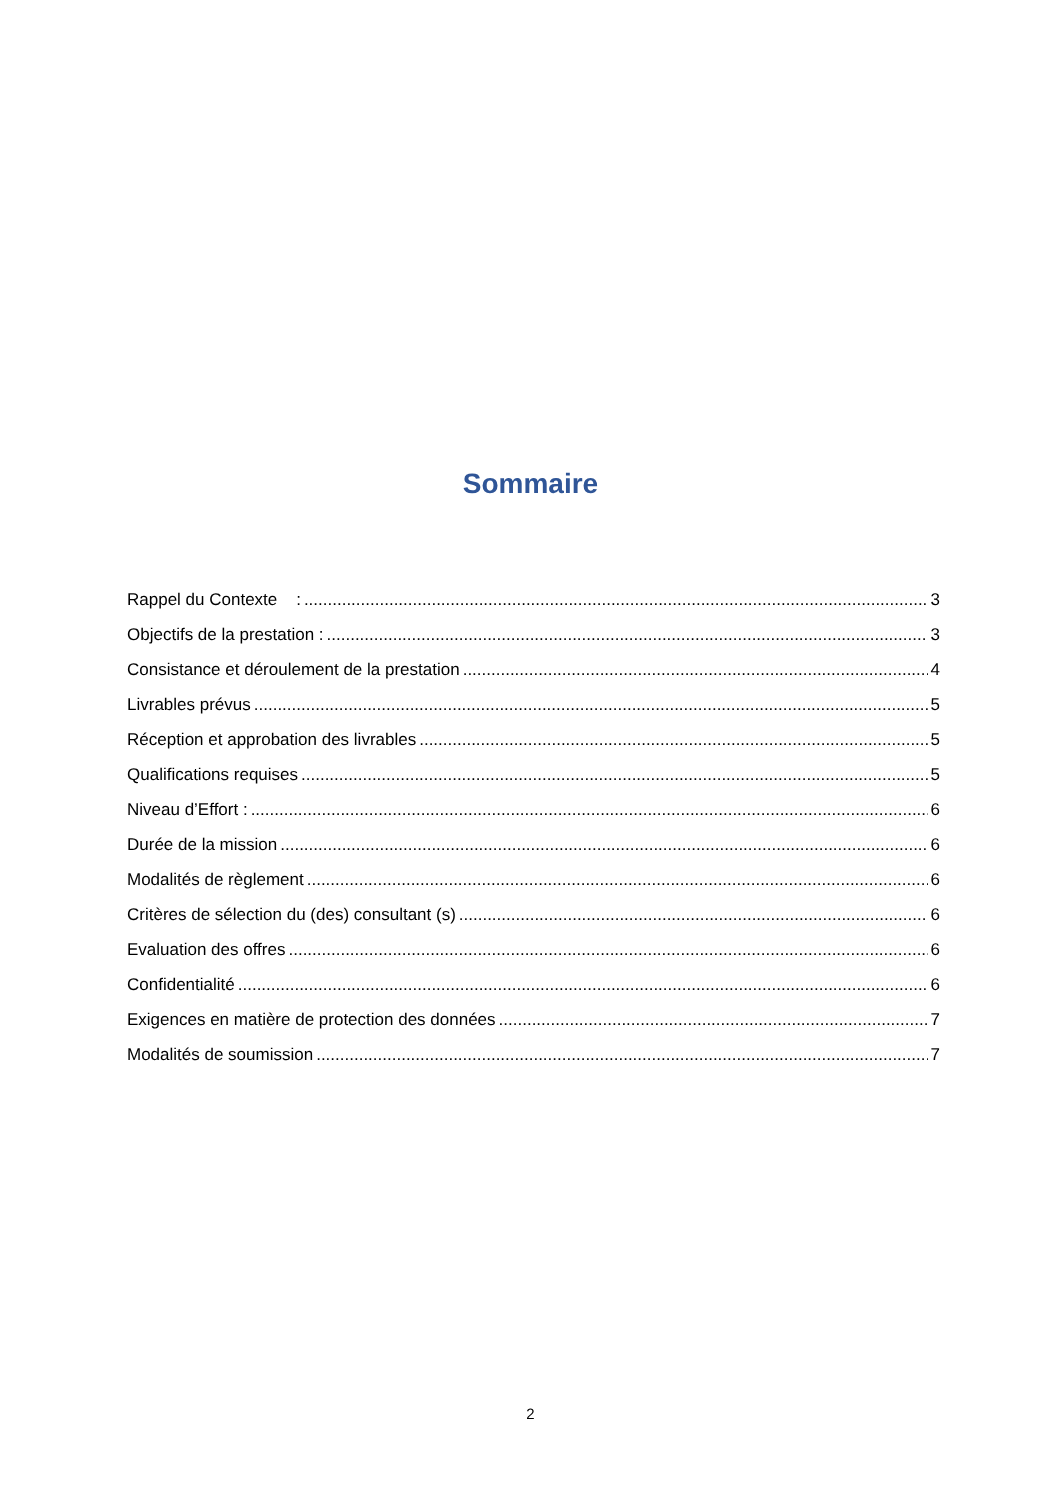Sommaire
Rappel du Contexte : 3
Objectifs de la prestation : 3
Consistance et déroulement de la prestation 4
Livrables prévus 5
Réception et approbation des livrables 5
Qualifications requises 5
Niveau d’Effort : 6
Durée de la mission 6
Modalités de règlement 6
Critères de sélection du (des) consultant (s) 6
Evaluation des offres 6
Confidentialité 6
Exigences en matière de protection des données 7
Modalités de soumission 7
2